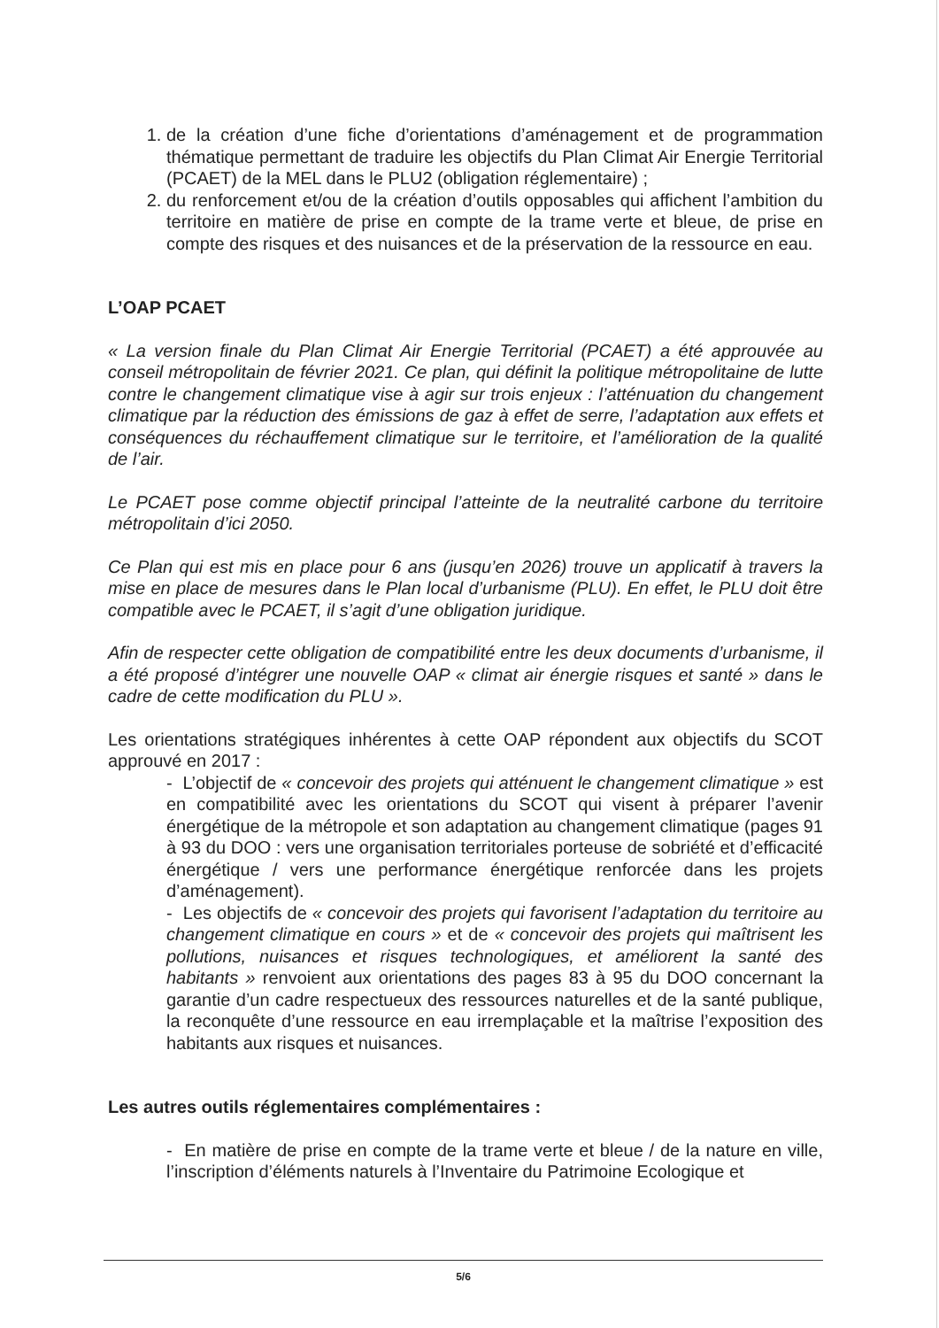1. de la création d’une fiche d’orientations d’aménagement et de programmation thématique permettant de traduire les objectifs du Plan Climat Air Energie Territorial (PCAET) de la MEL dans le PLU2 (obligation réglementaire) ;
2. du renforcement et/ou de la création d’outils opposables qui affichent l’ambition du territoire en matière de prise en compte de la trame verte et bleue, de prise en compte des risques et des nuisances et de la préservation de la ressource en eau.
L’OAP PCAET
« La version finale du Plan Climat Air Energie Territorial (PCAET) a été approuvée au conseil métropolitain de février 2021. Ce plan, qui définit la politique métropolitaine de lutte contre le changement climatique vise à agir sur trois enjeux : l’atténuation du changement climatique par la réduction des émissions de gaz à effet de serre, l’adaptation aux effets et conséquences du réchauffement climatique sur le territoire, et l’amélioration de la qualité de l’air.
Le PCAET pose comme objectif principal l’atteinte de la neutralité carbone du territoire métropolitain d’ici 2050.
Ce Plan qui est mis en place pour 6 ans (jusqu’en 2026) trouve un applicatif à travers la mise en place de mesures dans le Plan local d’urbanisme (PLU). En effet, le PLU doit être compatible avec le PCAET, il s’agit d’une obligation juridique.
Afin de respecter cette obligation de compatibilité entre les deux documents d’urbanisme, il a été proposé d’intégrer une nouvelle OAP « climat air énergie risques et santé » dans le cadre de cette modification du PLU ».
Les orientations stratégiques inhérentes à cette OAP répondent aux objectifs du SCOT approuvé en 2017 :
- L’objectif de « concevoir des projets qui atténuent le changement climatique » est en compatibilité avec les orientations du SCOT qui visent à préparer l’avenir énergétique de la métropole et son adaptation au changement climatique (pages 91 à 93 du DOO : vers une organisation territoriales porteuse de sobriété et d’efficacité énergétique / vers une performance énergétique renforcée dans les projets d’aménagement).
- Les objectifs de « concevoir des projets qui favorisent l’adaptation du territoire au changement climatique en cours » et de « concevoir des projets qui maîtrisent les pollutions, nuisances et risques technologiques, et améliorent la santé des habitants » renvoient aux orientations des pages 83 à 95 du DOO concernant la garantie d’un cadre respectueux des ressources naturelles et de la santé publique, la reconquête d’une ressource en eau irremplaçable et la maîtrise l’exposition des habitants aux risques et nuisances.
Les autres outils réglementaires complémentaires :
- En matière de prise en compte de la trame verte et bleue / de la nature en ville, l’inscription d’éléments naturels à l’Inventaire du Patrimoine Ecologique et
5/6